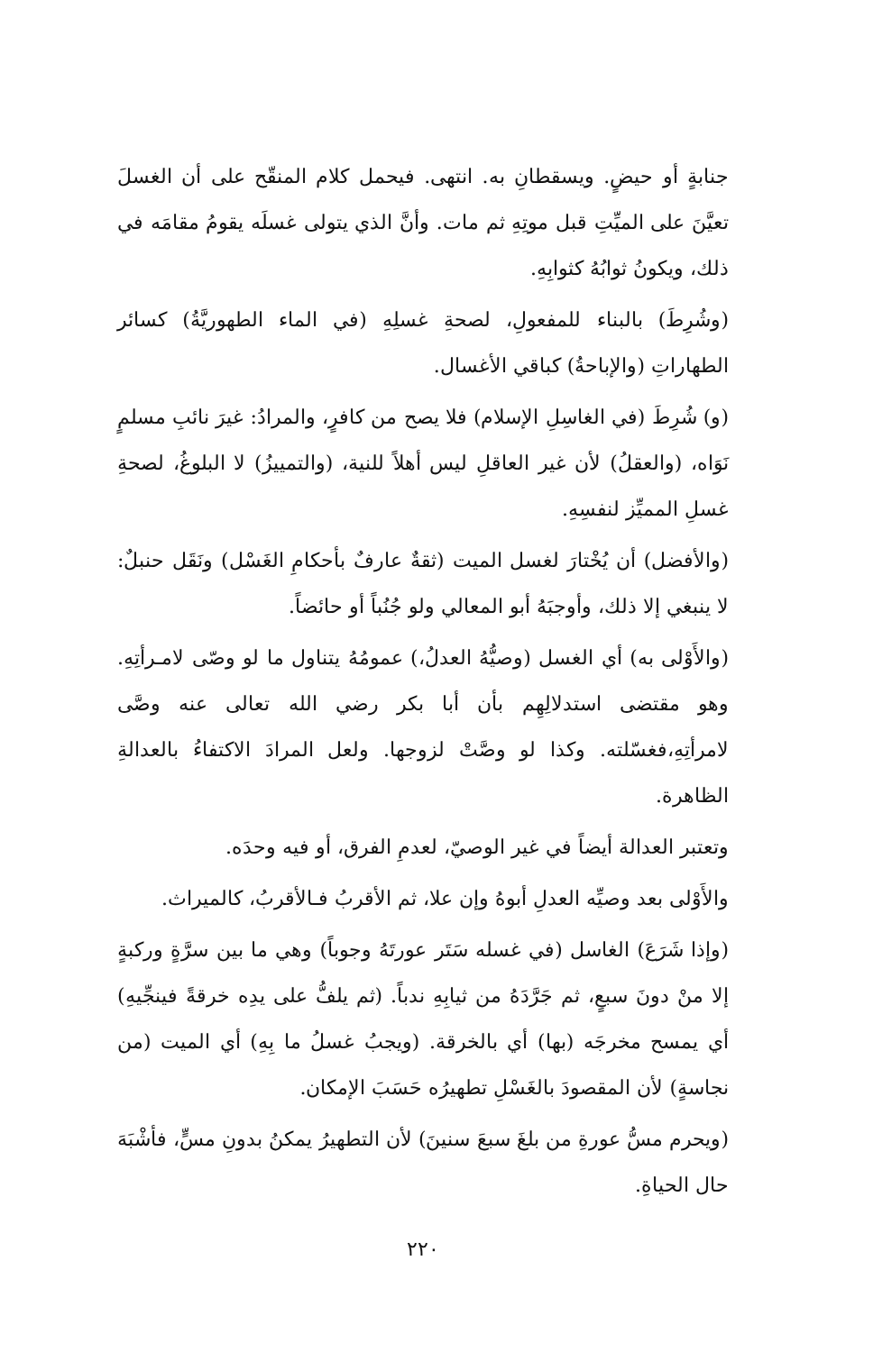جنابةٍ أو حيضٍ. ويسقطانِ به. انتهى. فيحمل كلام المنقّح على أن الغسلَ تعيَّنَ على الميِّتِ قبل موتِهِ ثم مات. وأنَّ الذي يتولى غسلَه يقومُ مقامَه في ذلك، ويكونُ ثوابُهُ كثوابِهِ.
(وشُرِطَ) بالبناء للمفعولِ، لصحةِ غسلِهِ (في الماء الطهوريَّةُ) كسائر الطهاراتِ (والإباحةُ) كباقي الأغسال.
(و) شُرِطَ (في الغاسِلِ الإسلام) فلا يصح من كافرٍ، والمرادُ: غيرَ نائبِ مسلمٍ نَوَاه، (والعقلُ) لأن غير العاقلِ ليس أهلاً للنية، (والتمييزُ) لا البلوغُ، لصحةِ غسلِ المميِّز لنفسِهِ.
(والأفضل) أن يُخْتارَ لغسل الميت (ثقةٌ عارفٌ بأحكامِ الغَسْل) ونَقَل حنبلٌ: لا ينبغي إلا ذلك، وأوجبَهُ أبو المعالي ولو جُنُباً أو حائضاً.
(والأَوْلى به) أي الغسل (وصيُّهُ العدلُ،) عمومُهُ يتناول ما لو وصّى لامـرأتِهِ. وهو مقتضى استدلالِهِم بأن أبا بكر رضي الله تعالى عنه وصَّى لامرأتِهِ،فغسّلته. وكذا لو وصَّتْ لزوجها. ولعل المرادَ الاكتفاءُ بالعدالةِ الظاهرة.
وتعتبر العدالة أيضاً في غير الوصيّ، لعدمِ الفرق، أو فيه وحدَه.
والأَوْلى بعد وصيِّه العدلِ أبوهُ وإن علا، ثم الأقربُ فـالأقربُ، كالميراث.
(وإذا شَرَعَ) الغاسل (في غسله سَتَر عورتَهُ وجوباً) وهي ما بين سرَّةٍ وركبةٍ إلا منْ دونَ سبعٍ، ثم جَرَّدَهُ من ثيابِهِ ندباً. (ثم يلفُّ على يدِه خرقةً فينجِّيهِ) أي يمسح مخرجَه (بها) أي بالخرقة. (ويجبُ غسلُ ما بِهِ) أي الميت (من نجاسةٍ) لأن المقصودَ بالغَسْلِ تطهيرُه حَسَبَ الإمكان.
(ويحرم مسُّ عورةِ من بلغَ سبعَ سنينَ) لأن التطهيرُ يمكنُ بدونِ مسٍّ، فأشْبَهَ حال الحياةِ.
٢٢٠